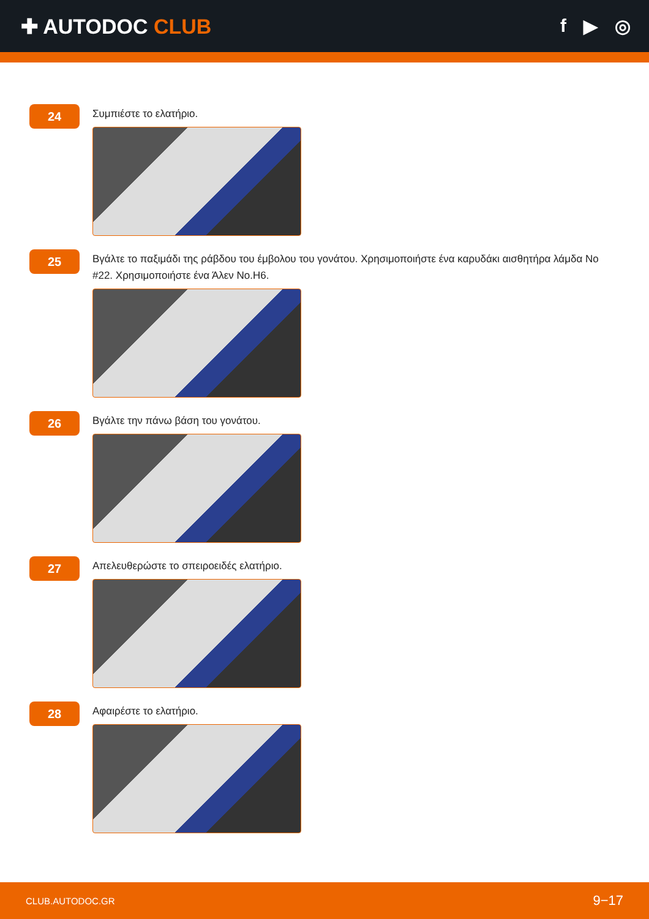✚ AUTODOC CLUB f ▶ ◎
24
Συμπιέστε το ελατήριο.
25
Βγάλτε το παξιμάδι της ράβδου του έμβολου του γονάτου. Χρησιμοποιήστε ένα καρυδάκι αισθητήρα λάμδα No #22. Χρησιμοποιήστε ένα Άλεν No.H6.
26
Βγάλτε την πάνω βάση του γονάτου.
27
Απελευθερώστε το σπειροειδές ελατήριο.
28
Αφαιρέστε το ελατήριο.
CLUB.AUTODOC.GR 9−17